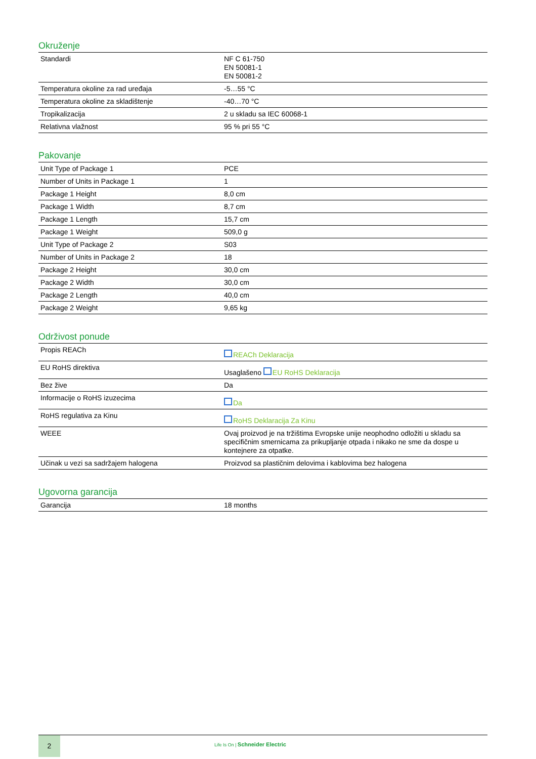Okruženje
| Standardi | NF C 61-750 EN 50081-1 EN 50081-2 |
| Temperatura okoline za rad uređaja | -5…55 °C |
| Temperatura okoline za skladištenje | -40…70 °C |
| Tropikalizacija | 2 u skladu sa IEC 60068-1 |
| Relativna vlažnost | 95 % pri 55 °C |
Pakovanje
| Unit Type of Package 1 | PCE |
| Number of Units in Package 1 | 1 |
| Package 1 Height | 8,0 cm |
| Package 1 Width | 8,7 cm |
| Package 1 Length | 15,7 cm |
| Package 1 Weight | 509,0 g |
| Unit Type of Package 2 | S03 |
| Number of Units in Package 2 | 18 |
| Package 2 Height | 30,0 cm |
| Package 2 Width | 30,0 cm |
| Package 2 Length | 40,0 cm |
| Package 2 Weight | 9,65 kg |
Održivost ponude
| Propis REACh | REACh Deklaracija |
| EU RoHS direktiva | Usaglašeno EU RoHS Deklaracija |
| Bez žive | Da |
| Informacije o RoHS izuzecima | Da |
| RoHS regulativa za Kinu | RoHS Deklaracija Za Kinu |
| WEEE | Ovaj proizvod je na tržištima Evropske unije neophodno odložiti u skladu sa specifičnim smernicama za prikupljanje otpada i nikako ne sme da dospe u kontejnere za otpatke. |
| Učinak u vezi sa sadržajem halogena | Proizvod sa plastičnim delovima i kablovima bez halogena |
Ugovorna garancija
| Garancija | 18 months |
2
Life Is On | Schneider Electric